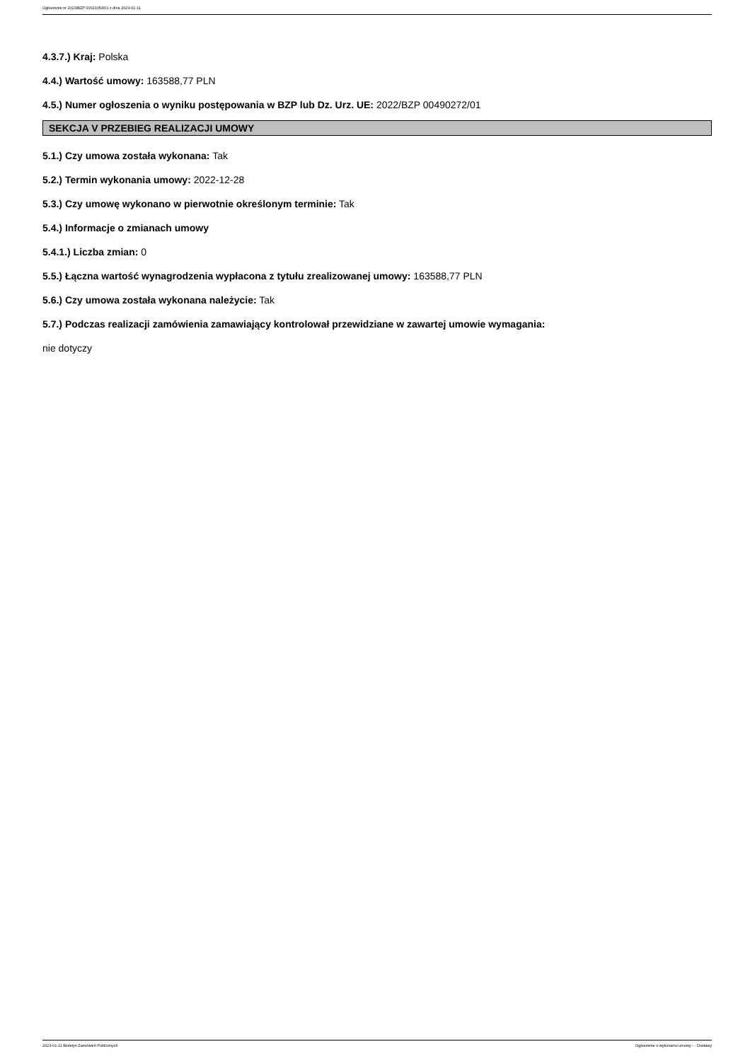Ogłoszenie nr 2023/BZP 00023053/01 z dnia 2023-01-11
4.3.7.) Kraj: Polska
4.4.) Wartość umowy: 163588,77 PLN
4.5.) Numer ogłoszenia o wyniku postępowania w BZP lub Dz. Urz. UE: 2022/BZP 00490272/01
SEKCJA V PRZEBIEG REALIZACJI UMOWY
5.1.) Czy umowa została wykonana: Tak
5.2.) Termin wykonania umowy: 2022-12-28
5.3.) Czy umowę wykonano w pierwotnie określonym terminie: Tak
5.4.) Informacje o zmianach umowy
5.4.1.) Liczba zmian: 0
5.5.) Łączna wartość wynagrodzenia wypłacona z tytułu zrealizowanej umowy: 163588,77 PLN
5.6.) Czy umowa została wykonana należycie: Tak
5.7.) Podczas realizacji zamówienia zamawiający kontrolował przewidziane w zawartej umowie wymagania:
nie dotyczy
2023-01-11 Biuletyn Zamówień Publicznych Ogłoszenie o wykonaniu umowy - - Dostawy